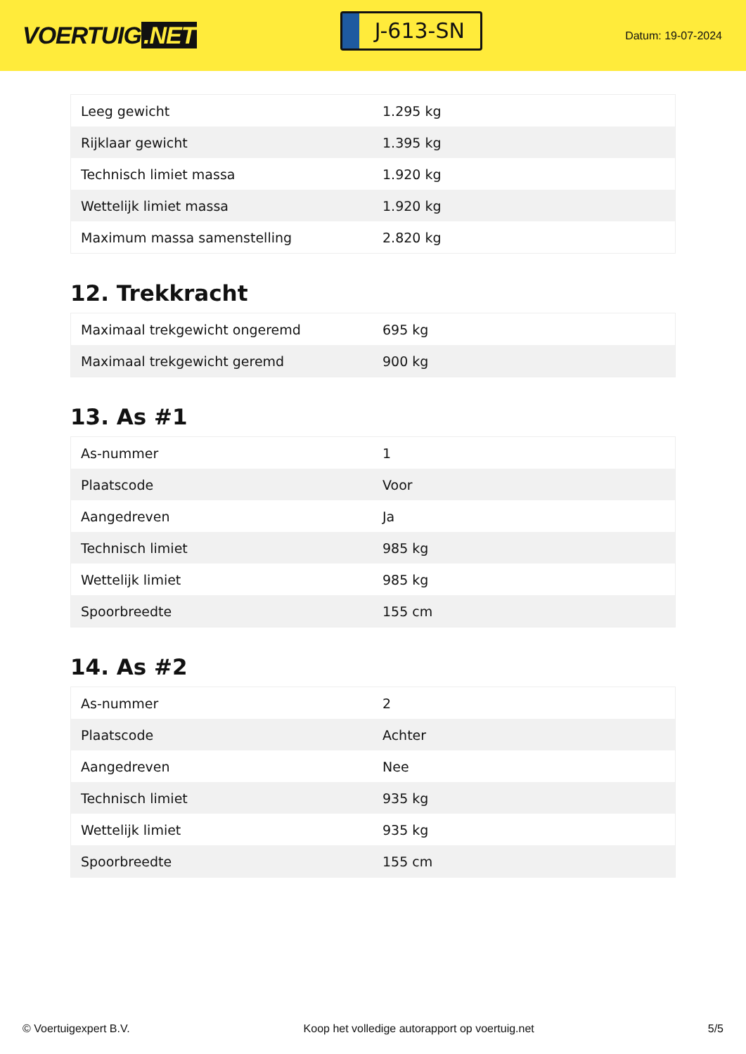VOERTUIG.NET
J-613-SN
Datum: 19-07-2024
| Leeg gewicht | 1.295 kg |
| Rijklaar gewicht | 1.395 kg |
| Technisch limiet massa | 1.920 kg |
| Wettelijk limiet massa | 1.920 kg |
| Maximum massa samenstelling | 2.820 kg |
12. Trekkracht
| Maximaal trekgewicht ongeremd | 695 kg |
| Maximaal trekgewicht geremd | 900 kg |
13. As #1
| As-nummer | 1 |
| Plaatscode | Voor |
| Aangedreven | Ja |
| Technisch limiet | 985 kg |
| Wettelijk limiet | 985 kg |
| Spoorbreedte | 155 cm |
14. As #2
| As-nummer | 2 |
| Plaatscode | Achter |
| Aangedreven | Nee |
| Technisch limiet | 935 kg |
| Wettelijk limiet | 935 kg |
| Spoorbreedte | 155 cm |
© Voertuigexpert B.V. Koop het volledige autorapport op voertuig.net 5/5